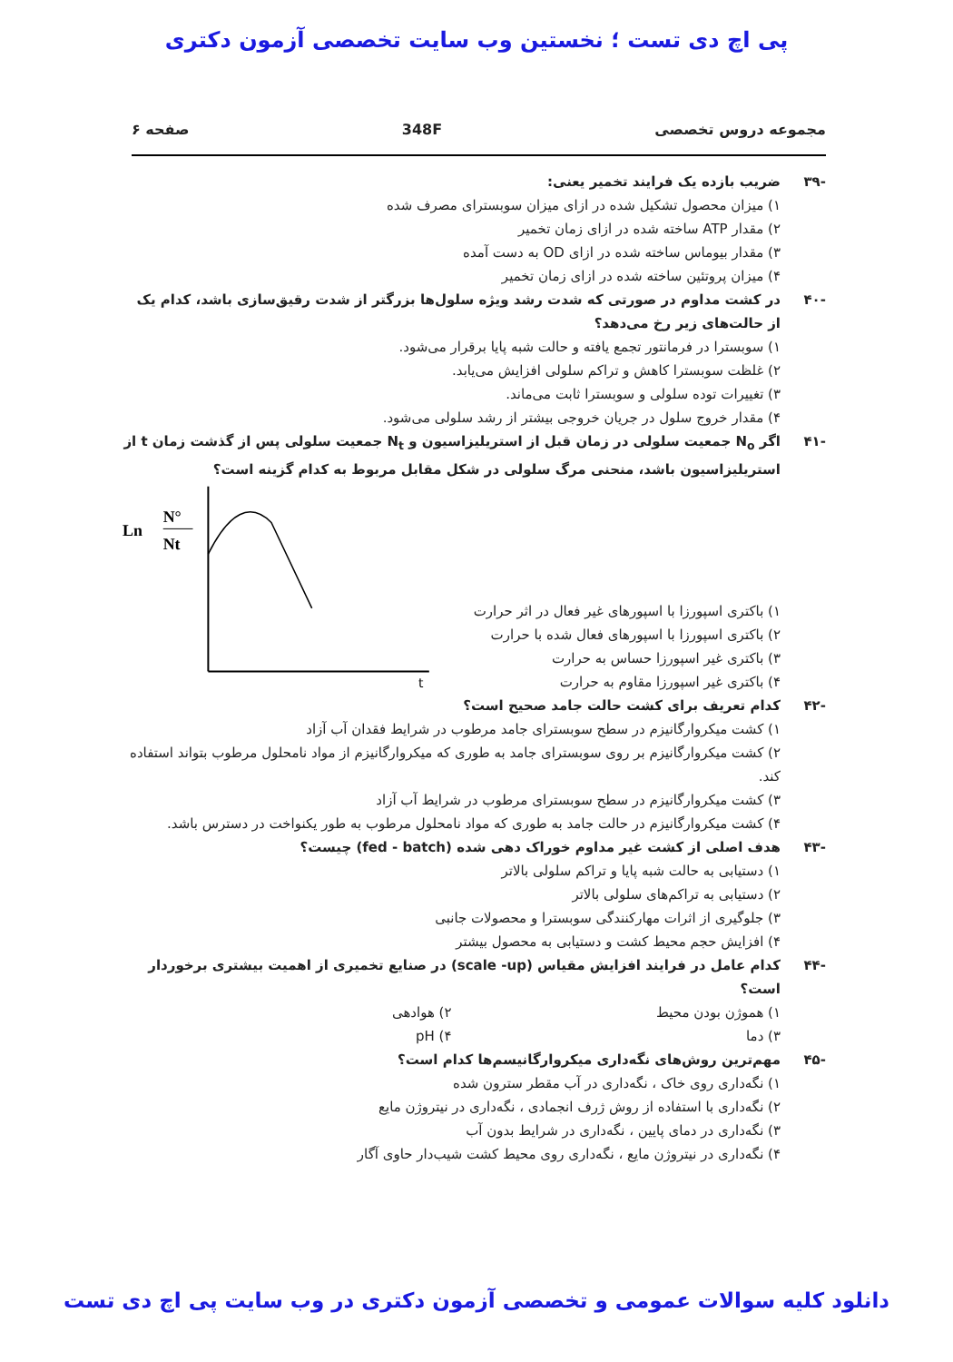پی اچ دی تست ؛ نخستین وب سایت تخصصی آزمون دکتری
مجموعه دروس تخصصی 348F صفحه ۶
-۳۹ ضریب بازده یک فرایند تخمیر یعنی:
۱) میزان محصول تشکیل شده در ازای میزان سوبسترای مصرف شده
۲) مقدار ATP ساخته شده در ازای زمان تخمیر
۳) مقدار بیوماس ساخته شده در ازای OD به دست آمده
۴) میزان پروتئین ساخته شده در ازای زمان تخمیر
-۴۰ در کشت مداوم در صورتی که شدت رشد ویژه سلول‌ها بزرگتر از شدت رقیق‌سازی باشد، کدام یک از حالت‌های زیر رخ می‌دهد؟
۱) سوبسترا در فرمانتور تجمع یافته و حالت شبه پایا برقرار می‌شود.
۲) غلظت سوبسترا کاهش و تراکم سلولی افزایش می‌یابد.
۳) تغییرات توده سلولی و سوبسترا ثابت می‌ماند.
۴) مقدار خروج سلول در جریان خروجی بیشتر از رشد سلولی می‌شود.
-۴۱ اگر N<sub>o</sub> جمعیت سلولی در زمان قبل از استریلیزاسیون و N<sub>t</sub> جمعیت سلولی پس از گذشت زمان t از استریلیزاسیون باشد، منحنی مرگ سلولی در شکل مقابل مربوط به کدام گزینه است؟
۱) باکتری اسپورزا با اسپورهای غیر فعال در اثر حرارت
۲) باکتری اسپورزا با اسپورهای فعال شده با حرارت
۳) باکتری غیر اسپورزا حساس به حرارت
۴) باکتری غیر اسپورزا مقاوم به حرارت
Ln
N°
Nt
t
-۴۲ کدام تعریف برای کشت حالت جامد صحیح است؟
۱) کشت میکروارگانیزم در سطح سوبسترای جامد مرطوب در شرایط فقدان آب آزاد
۲) کشت میکروارگانیزم بر روی سوبسترای جامد به طوری که میکروارگانیزم از مواد نامحلول مرطوب بتواند استفاده کند.
۳) کشت میکروارگانیزم در سطح سوبسترای مرطوب در شرایط آب آزاد
۴) کشت میکروارگانیزم در حالت جامد به طوری که مواد نامحلول مرطوب به طور یکنواخت در دسترس باشد.
-۴۳ هدف اصلی از کشت غیر مداوم خوراک دهی شده (fed - batch) چیست؟
۱) دستیابی به حالت شبه پایا و تراکم سلولی بالاتر
۲) دستیابی به تراکم‌های سلولی بالاتر
۳) جلوگیری از اثرات مهارکنندگی سوبسترا و محصولات جانبی
۴) افزایش حجم محیط کشت و دستیابی به محصول بیشتر
-۴۴ کدام عامل در فرایند افزایش مقیاس (scale -up) در صنایع تخمیری از اهمیت بیشتری برخوردار است؟
۱) هموژن بودن محیط ۲) هوادهی
۳) دما ۴) pH
-۴۵ مهم‌ترین روش‌های نگه‌داری میکروارگانیسم‌ها کدام است؟
۱) نگه‌داری روی خاک ، نگه‌داری در آب مقطر سترون شده
۲) نگه‌داری با استفاده از روش ژرف انجمادی ، نگه‌داری در نیتروژن مایع
۳) نگه‌داری در دمای پایین ، نگه‌داری در شرایط بدون آب
۴) نگه‌داری در نیتروژن مایع ، نگه‌داری روی محیط کشت شیب‌دار حاوی آگار
دانلود کلیه سوالات عمومی و تخصصی آزمون دکتری در وب سایت پی اچ دی تست